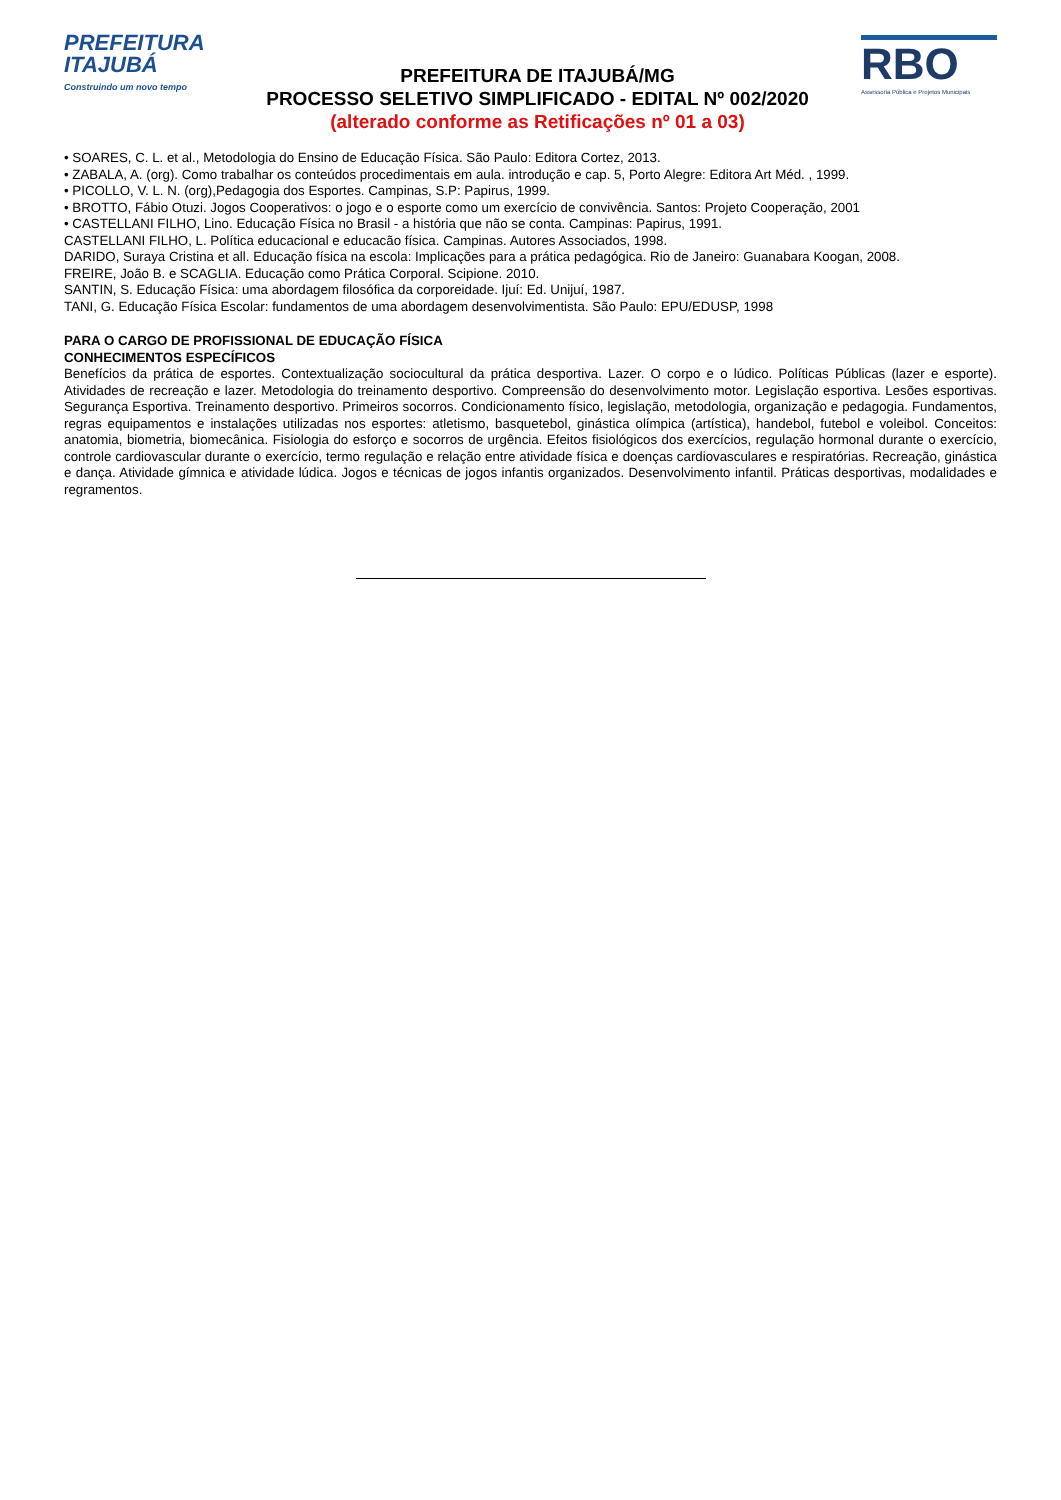PREFEITURA
ITAJUBÁ
Construindo um novo tempo
PREFEITURA DE ITAJUBÁ/MG
PROCESSO SELETIVO SIMPLIFICADO - EDITAL Nº 002/2020
(alterado conforme as Retificações nº 01 a 03)
RBO
Assessoria Pública e Projetos Municipais
• SOARES, C. L. et al., Metodologia do Ensino de Educação Física. São Paulo: Editora Cortez, 2013.
• ZABALA, A. (org). Como trabalhar os conteúdos procedimentais em aula. introdução e cap. 5, Porto Alegre: Editora Art Méd. , 1999.
• PICOLLO, V. L. N. (org),Pedagogia dos Esportes. Campinas, S.P: Papirus, 1999.
• BROTTO, Fábio Otuzi. Jogos Cooperativos: o jogo e o esporte como um exercício de convivência. Santos: Projeto Cooperação, 2001
• CASTELLANI FILHO, Lino. Educação Física no Brasil - a história que não se conta. Campinas: Papirus, 1991.
CASTELLANI FILHO, L. Política educacional e educacão física. Campinas. Autores Associados, 1998.
DARIDO, Suraya Cristina et all. Educação física na escola: Implicações para a prática pedagógica. Rio de Janeiro: Guanabara Koogan, 2008.
FREIRE, João B. e SCAGLIA. Educação como Prática Corporal. Scipione. 2010.
SANTIN, S. Educação Física: uma abordagem filosófica da corporeidade. Ijuí: Ed. Unijuí, 1987.
TANI, G. Educação Física Escolar: fundamentos de uma abordagem desenvolvimentista. São Paulo: EPU/EDUSP, 1998
PARA O CARGO DE PROFISSIONAL DE EDUCAÇÃO FÍSICA
CONHECIMENTOS ESPECÍFICOS
Benefícios da prática de esportes. Contextualização sociocultural da prática desportiva. Lazer. O corpo e o lúdico. Políticas Públicas (lazer e esporte). Atividades de recreação e lazer. Metodologia do treinamento desportivo. Compreensão do desenvolvimento motor. Legislação esportiva. Lesões esportivas. Segurança Esportiva. Treinamento desportivo. Primeiros socorros. Condicionamento físico, legislação, metodologia, organização e pedagogia. Fundamentos, regras equipamentos e instalações utilizadas nos esportes: atletismo, basquetebol, ginástica olímpica (artística), handebol, futebol e voleibol. Conceitos: anatomia, biometria, biomecânica. Fisiologia do esforço e socorros de urgência. Efeitos fisiológicos dos exercícios, regulação hormonal durante o exercício, controle cardiovascular durante o exercício, termo regulação e relação entre atividade física e doenças cardiovasculares e respiratórias. Recreação, ginástica e dança. Atividade gímnica e atividade lúdica. Jogos e técnicas de jogos infantis organizados. Desenvolvimento infantil. Práticas desportivas, modalidades e regramentos.